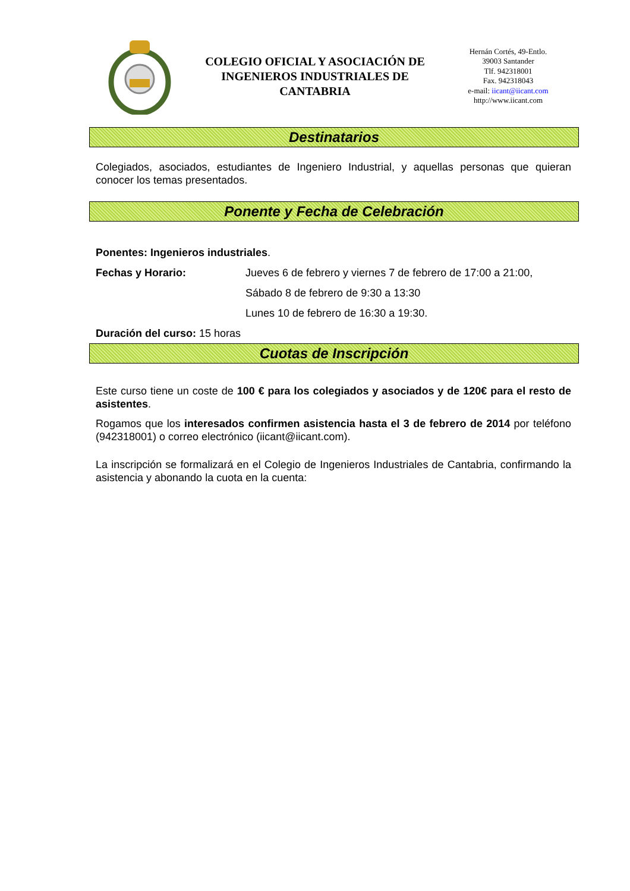COLEGIO OFICIAL Y ASOCIACIÓN DE INGENIEROS INDUSTRIALES DE CANTABRIA
Hernán Cortés, 49-Entlo.
39003 Santander
Tlf. 942318001
Fax. 942318043
e-mail: iicant@iicant.com
http://www.iicant.com
Destinatarios
Colegiados, asociados, estudiantes de Ingeniero Industrial, y aquellas personas que quieran conocer los temas presentados.
Ponente y Fecha de Celebración
Ponentes: Ingenieros industriales.
Fechas y Horario: Jueves 6 de febrero y viernes 7 de febrero de 17:00 a 21:00,
Sábado 8 de febrero de 9:30 a 13:30
Lunes 10 de febrero de 16:30 a 19:30.
Duración del curso: 15 horas
Cuotas de Inscripción
Este curso tiene un coste de 100 € para los colegiados y asociados y de 120€ para el resto de asistentes.
Rogamos que los interesados confirmen asistencia hasta el 3 de febrero de 2014 por teléfono (942318001) o correo electrónico (iicant@iicant.com).
La inscripción se formalizará en el Colegio de Ingenieros Industriales de Cantabria, confirmando la asistencia y abonando la cuota en la cuenta: